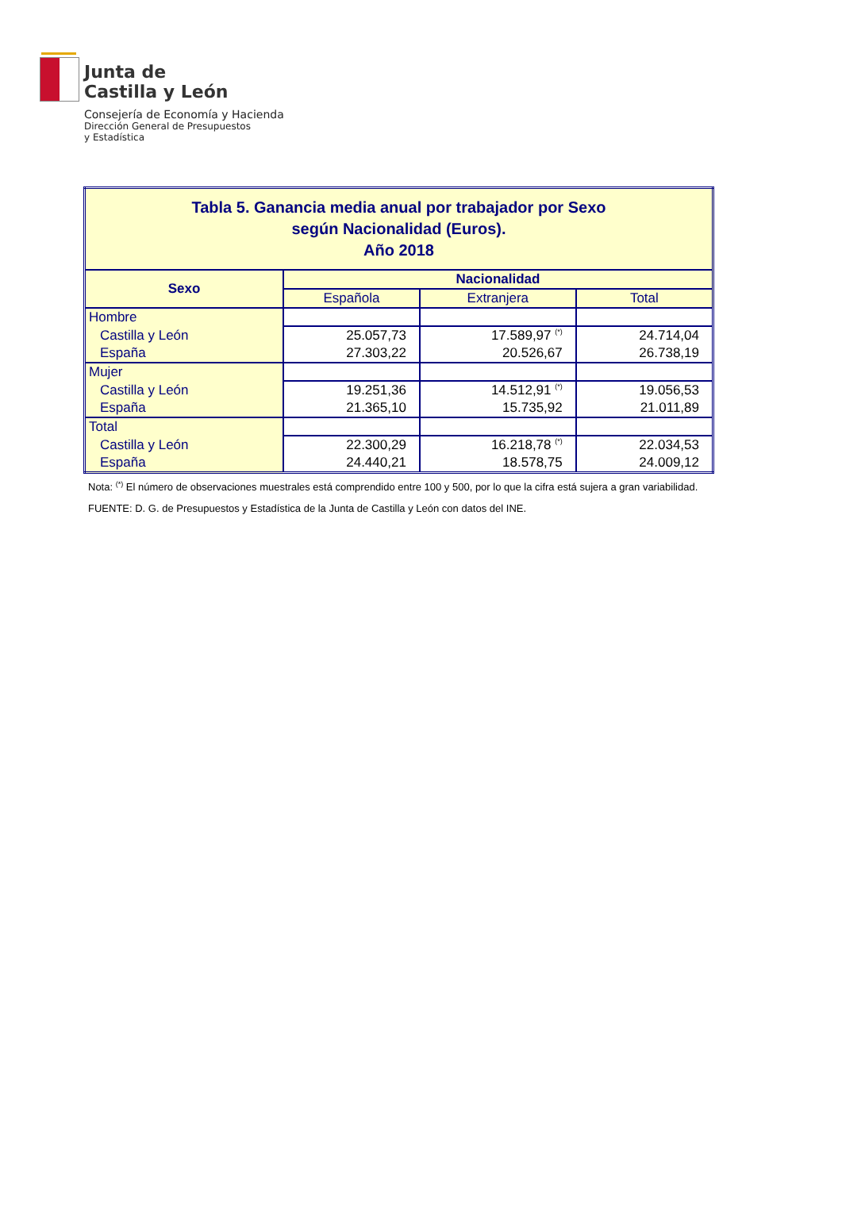Junta de
Castilla y León
Consejería de Economía y Hacienda
Dirección General de Presupuestos
y Estadística
| Tabla 5. Ganancia media anual por trabajador por Sexo según Nacionalidad (Euros). Año 2018 | | | |
| Sexo | Nacionalidad | | |
| | Española | Extranjera | Total |
| Hombre | | | |
| Castilla y León | 25.057,73 | 17.589,97 <sup>(*)</sup> | 24.714,04 |
| España | 27.303,22 | 20.526,67 | 26.738,19 |
| Mujer | | | |
| Castilla y León | 19.251,36 | 14.512,91 <sup>(*)</sup> | 19.056,53 |
| España | 21.365,10 | 15.735,92 | 21.011,89 |
| Total | | | |
| Castilla y León | 22.300,29 | 16.218,78 <sup>(*)</sup> | 22.034,53 |
| España | 24.440,21 | 18.578,75 | 24.009,12 |
Nota: <sup>(*)</sup> El número de observaciones muestrales está comprendido entre 100 y 500, por lo que la cifra está sujera a gran variabilidad.
FUENTE: D. G. de Presupuestos y Estadística de la Junta de Castilla y León con datos del INE.